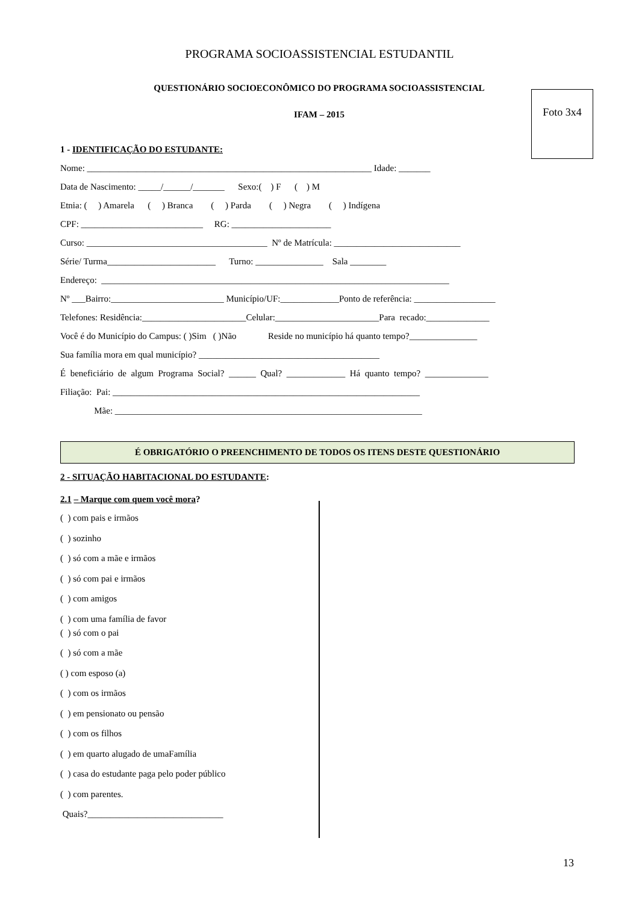PROGRAMA SOCIOASSISTENCIAL ESTUDANTIL
QUESTIONÁRIO SOCIOECONÔMICO DO PROGRAMA SOCIOASSISTENCIAL
IFAM – 2015
Foto 3x4
1 - IDENTIFICAÇÃO DO ESTUDANTE:
Nome: _______________________________________________________________ Idade: _______
Data de Nascimento: _____/______/_______ Sexo:( ) F ( ) M
Etnia: ( ) Amarela ( ) Branca ( ) Parda ( ) Negra ( ) Indígena
CPF: ___________________________ RG: ______________________
Curso: ________________________________________ Nº de Matrícula: ____________________________
Série/ Turma________________________ Turno: _______________ Sala ________
Endereço: _____________________________________________________________________________
Nº ___Bairro:_________________________ Município/UF:_____________Ponto de referência: __________________
Telefones: Residência:_______________________Celular:_______________________Para recado:______________
Você é do Município do Campus: ( )Sim ( )Não Reside no município há quanto tempo?_______________
Sua família mora em qual município? ________________________________________
É beneficiário de algum Programa Social? ______ Qual? _____________ Há quanto tempo? ______________
Filiação: Pai: ____________________________________________________________________
Mãe: ____________________________________________________________________
É OBRIGATÓRIO O PREENCHIMENTO DE TODOS OS ITENS DESTE QUESTIONÁRIO
2 - SITUAÇÃO HABITACIONAL DO ESTUDANTE:
2.1 – Marque com quem você mora?
( ) com pais e irmãos
( ) sozinho
( ) só com a mãe e irmãos
( ) só com pai e irmãos
( ) com amigos
( ) com uma família de favor
( ) só com o pai
( ) só com a mãe
( ) com esposo (a)
( ) com os irmãos
( ) em pensionato ou pensão
( ) com os filhos
( ) em quarto alugado de umaFamília
( ) casa do estudante paga pelo poder público
( ) com parentes.
Quais?______________________________
13